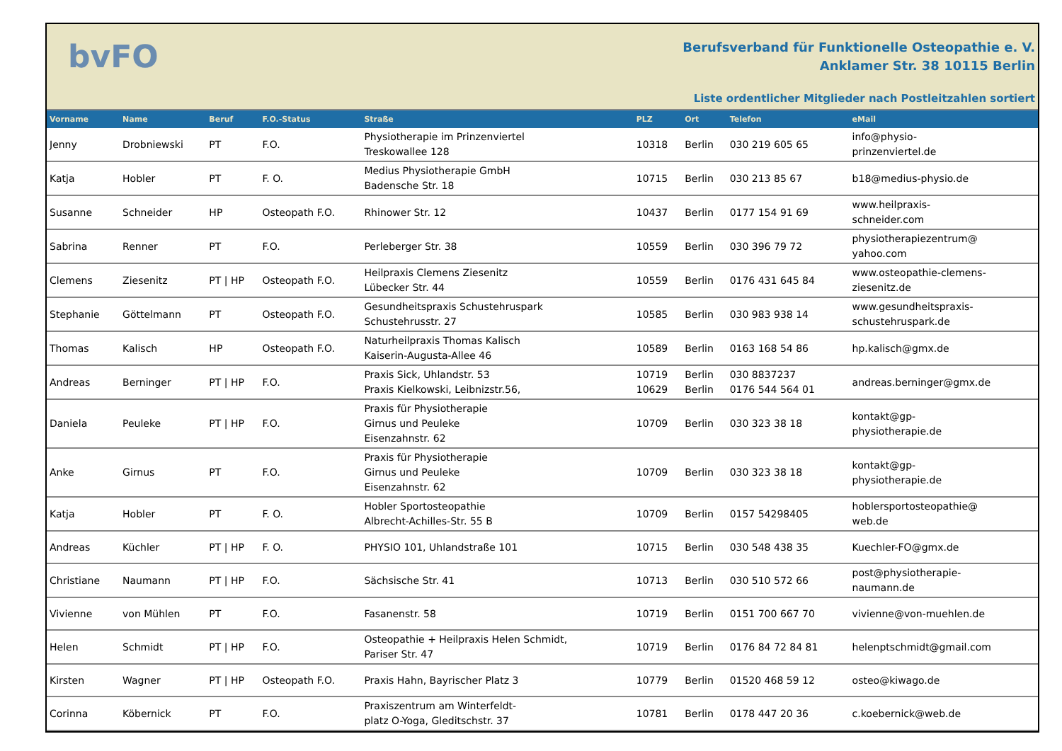bvFO
Berufsverband für Funktionelle Osteopathie e. V.
Anklamer Str. 38 10115 Berlin
Liste ordentlicher Mitglieder nach Postleitzahlen sortiert
| Vorname | Name | Beruf | F.O.-Status | Straße | PLZ | Ort | Telefon | eMail |
| --- | --- | --- | --- | --- | --- | --- | --- | --- |
| Jenny | Drobniewski | PT | F.O. | Physiotherapie im Prinzenviertel Treskowallee 128 | 10318 | Berlin | 030 219 605 65 | info@physio- prinzenviertel.de |
| Katja | Hobler | PT | F. O. | Medius Physiotherapie GmbH Badensche Str. 18 | 10715 | Berlin | 030 213 85 67 | b18@medius-physio.de |
| Susanne | Schneider | HP | Osteopath F.O. | Rhinower Str. 12 | 10437 | Berlin | 0177 154 91 69 | www.heilpraxis- schneider.com |
| Sabrina | Renner | PT | F.O. | Perleberger Str. 38 | 10559 | Berlin | 030 396 79 72 | physiotherapiezentrum@ yahoo.com |
| Clemens | Ziesenitz | PT / HP | Osteopath F.O. | Heilpraxis Clemens Ziesenitz Lübecker Str. 44 | 10559 | Berlin | 0176 431 645 84 | www.osteopathie-clemens- ziesenitz.de |
| Stephanie | Göttelmann | PT | Osteopath F.O. | Gesundheitspraxis Schustehruspark Schustehrusstr. 27 | 10585 | Berlin | 030 983 938 14 | www.gesundheitspraxis- schustehruspark.de |
| Thomas | Kalisch | HP | Osteopath F.O. | Naturheilpraxis Thomas Kalisch Kaiserin-Augusta-Allee 46 | 10589 | Berlin | 0163 168 54 86 | hp.kalisch@gmx.de |
| Andreas | Berninger | PT / HP | F.O. | Praxis Sick, Uhlandstr. 53 Praxis Kielkowski, Leibnizstr.56, | 10719 10629 | Berlin Berlin | 030 8837237 0176 544 564 01 | andreas.berninger@gmx.de |
| Daniela | Peuleke | PT / HP | F.O. | Praxis für Physiotherapie Girnus und Peuleke Eisenzahnstr. 62 | 10709 | Berlin | 030 323 38 18 | kontakt@gp- physiotherapie.de |
| Anke | Girnus | PT | F.O. | Praxis für Physiotherapie Girnus und Peuleke Eisenzahnstr. 62 | 10709 | Berlin | 030 323 38 18 | kontakt@gp- physiotherapie.de |
| Katja | Hobler | PT | F. O. | Hobler Sportosteopathie Albrecht-Achilles-Str. 55 B | 10709 | Berlin | 0157 54298405 | hoblersportosteopathie@ web.de |
| Andreas | Küchler | PT / HP | F. O. | PHYSIO 101, Uhlandstraße 101 | 10715 | Berlin | 030 548 438 35 | Kuechler-FO@gmx.de |
| Christiane | Naumann | PT / HP | F.O. | Sächsische Str. 41 | 10713 | Berlin | 030 510 572 66 | post@physiotherapie- naumann.de |
| Vivienne | von Mühlen | PT | F.O. | Fasanenstr. 58 | 10719 | Berlin | 0151 700 667 70 | vivienne@von-muehlen.de |
| Helen | Schmidt | PT / HP | F.O. | Osteopathie + Heilpraxis Helen Schmidt, Pariser Str. 47 | 10719 | Berlin | 0176 84 72 84 81 | helenptschmidt@gmail.com |
| Kirsten | Wagner | PT / HP | Osteopath F.O. | Praxis Hahn, Bayrischer Platz 3 | 10779 | Berlin | 01520 468 59 12 | osteo@kiwago.de |
| Corinna | Köbernick | PT | F.O. | Praxiszentrum am Winterfeldt- platz O-Yoga, Gleditschstr. 37 | 10781 | Berlin | 0178 447 20 36 | c.koebernick@web.de |